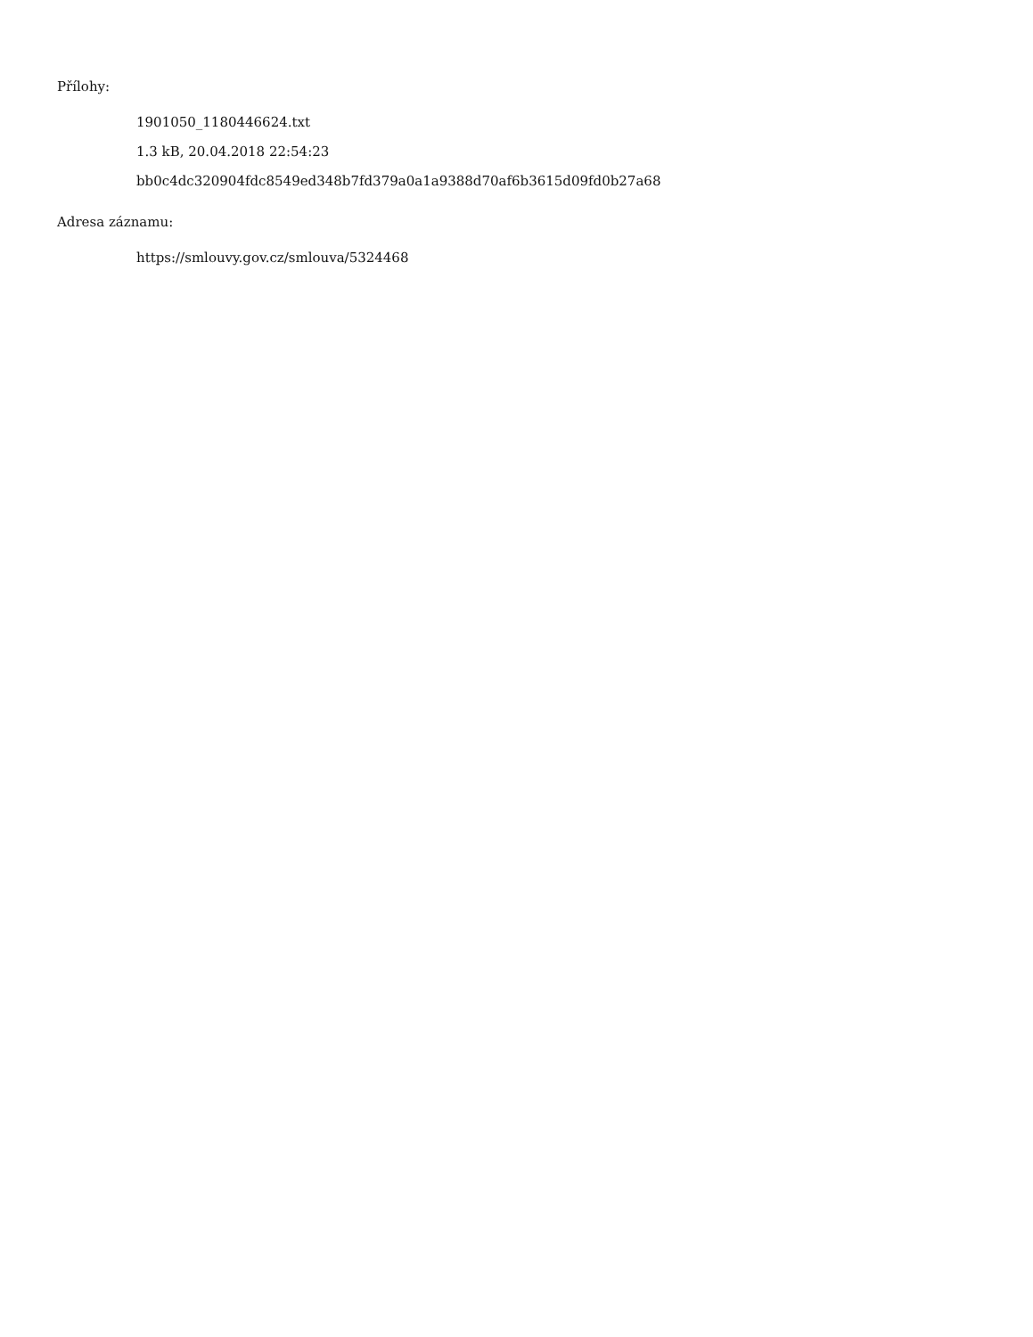Přílohy:
1901050_1180446624.txt
1.3 kB, 20.04.2018 22:54:23
bb0c4dc320904fdc8549ed348b7fd379a0a1a9388d70af6b3615d09fd0b27a68
Adresa záznamu:
https://smlouvy.gov.cz/smlouva/5324468